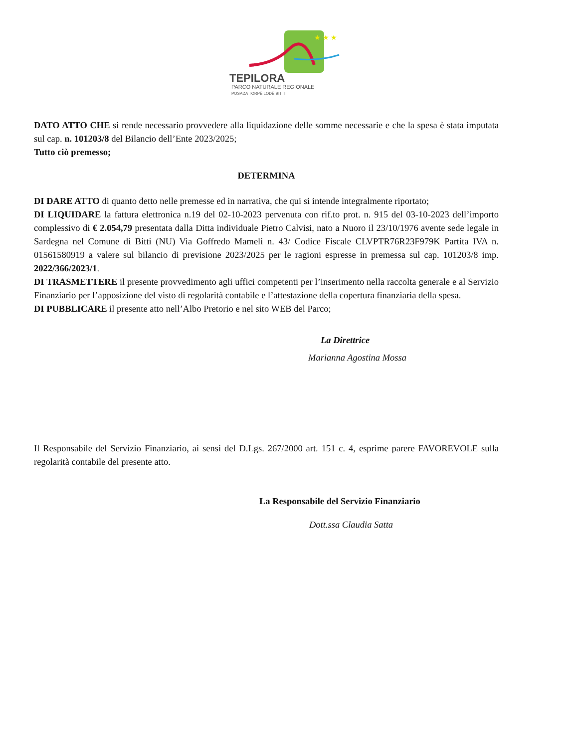★ ★ ★
TEPILORA
PARCO NATURALE REGIONALE
POSADA TORPÈ LODÈ BITTI
DATO ATTO CHE si rende necessario provvedere alla liquidazione delle somme necessarie e che la spesa è stata imputata sul cap. n. 101203/8 del Bilancio dell’Ente 2023/2025;
Tutto ciò premesso;
DETERMINA
DI DARE ATTO di quanto detto nelle premesse ed in narrativa, che qui si intende integralmente riportato;
DI LIQUIDARE la fattura elettronica n.19 del 02-10-2023 pervenuta con rif.to prot. n. 915 del 03-10-2023 dell’importo complessivo di € 2.054,79 presentata dalla Ditta individuale Pietro Calvisi, nato a Nuoro il 23/10/1976 avente sede legale in Sardegna nel Comune di Bitti (NU) Via Goffredo Mameli n. 43/ Codice Fiscale CLVPTR76R23F979K Partita IVA n. 01561580919 a valere sul bilancio di previsione 2023/2025 per le ragioni espresse in premessa sul cap. 101203/8 imp. 2022/366/2023/1.
DI TRASMETTERE il presente provvedimento agli uffici competenti per l’inserimento nella raccolta generale e al Servizio Finanziario per l’apposizione del visto di regolarità contabile e l’attestazione della copertura finanziaria della spesa.
DI PUBBLICARE il presente atto nell’Albo Pretorio e nel sito WEB del Parco;
La Direttrice
Marianna Agostina Mossa
Il Responsabile del Servizio Finanziario, ai sensi del D.Lgs. 267/2000 art. 151 c. 4, esprime parere FAVOREVOLE sulla regolarità contabile del presente atto.
La Responsabile del Servizio Finanziario
Dott.ssa Claudia Satta